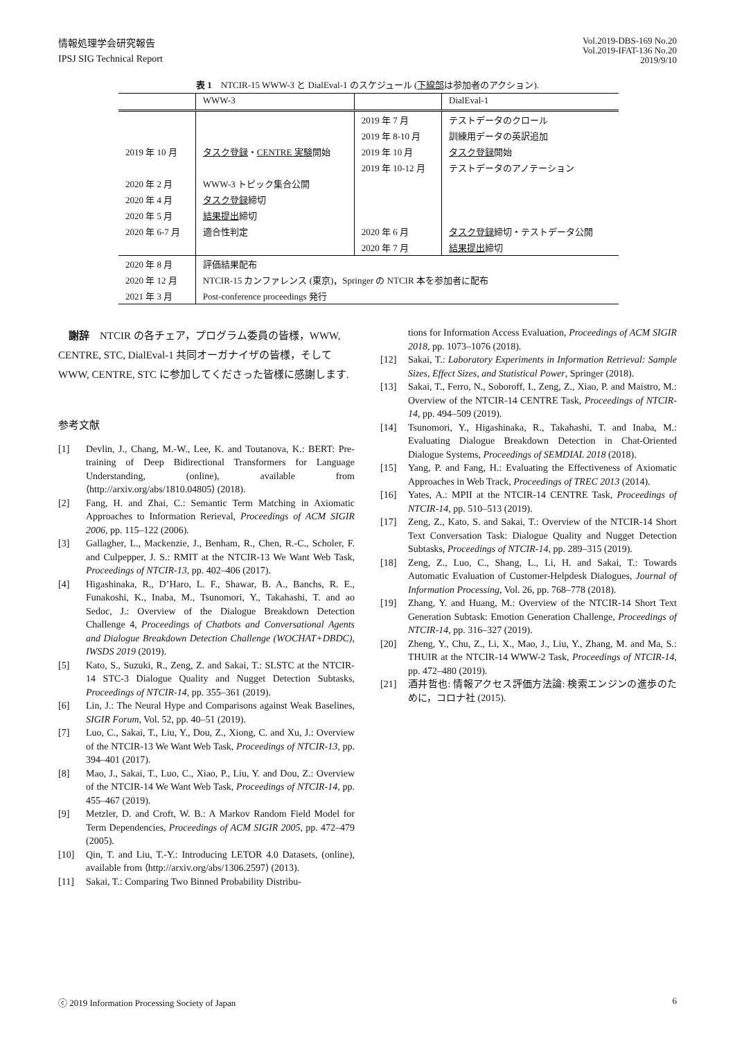情報処理学会研究報告
IPSJ SIG Technical Report
Vol.2019-DBS-169 No.20
Vol.2019-IFAT-136 No.20
2019/9/10
表 1　NTCIR-15 WWW-3 と DialEval-1 のスケジュール (下線部は参加者のアクション).
| | WWW-3 | | DialEval-1 |
| | | 2019 年 7 月 | テストデータのクロール |
| | | 2019 年 8-10 月 | 訓練用データの英訳追加 |
| 2019 年 10 月 | タスク登録 ・ CENTRE 実験 開始 | 2019 年 10 月 | タスク登録 開始 |
| | | 2019 年 10-12 月 | テストデータのアノテーション |
| 2020 年 2 月 | WWW-3 トピック集合公開 | | |
| 2020 年 4 月 | タスク登録 締切 | | |
| 2020 年 5 月 | 結果提出 締切 | | |
| 2020 年 6-7 月 | 適合性判定 | 2020 年 6 月 | タスク登録 締切・テストデータ公開 |
| | | 2020 年 7 月 | 結果提出 締切 |
| 2020 年 8 月 | 評価結果配布 | | |
| 2020 年 12 月 | NTCIR-15 カンファレンス (東京)，Springer の NTCIR 本を参加者に配布 | | |
| 2021 年 3 月 | Post-conference proceedings 発行 | | |
謝辞　NTCIR の各チェア，プログラム委員の皆様，WWW, CENTRE, STC, DialEval-1 共同オーガナイザの皆様，そして WWW, CENTRE, STC に参加してくださった皆様に感謝します.
参考文献
[1] Devlin, J., Chang, M.-W., Lee, K. and Toutanova, K.: BERT: Pre-training of Deep Bidirectional Transformers for Language Understanding, (online), available from ⟨http://arxiv.org/abs/1810.04805⟩ (2018).
[2] Fang, H. and Zhai, C.: Semantic Term Matching in Axiomatic Approaches to Information Rerieval, Proceedings of ACM SIGIR 2006, pp. 115–122 (2006).
[3] Gallagher, L., Mackenzie, J., Benham, R., Chen, R.-C., Scholer, F. and Culpepper, J. S.: RMIT at the NTCIR-13 We Want Web Task, Proceedings of NTCIR-13, pp. 402–406 (2017).
[4] Higashinaka, R., D’Haro, L. F., Shawar, B. A., Banchs, R. E., Funakoshi, K., Inaba, M., Tsunomori, Y., Takahashi, T. and ao Sedoc, J.: Overview of the Dialogue Breakdown Detection Challenge 4, Proceedings of Chatbots and Conversational Agents and Dialogue Breakdown Detection Challenge (WOCHAT+DBDC), IWSDS 2019 (2019).
[5] Kato, S., Suzuki, R., Zeng, Z. and Sakai, T.: SLSTC at the NTCIR-14 STC-3 Dialogue Quality and Nugget Detection Subtasks, Proceedings of NTCIR-14, pp. 355–361 (2019).
[6] Lin, J.: The Neural Hype and Comparisons against Weak Baselines, SIGIR Forum, Vol. 52, pp. 40–51 (2019).
[7] Luo, C., Sakai, T., Liu, Y., Dou, Z., Xiong, C. and Xu, J.: Overview of the NTCIR-13 We Want Web Task, Proceedings of NTCIR-13, pp. 394–401 (2017).
[8] Mao, J., Sakai, T., Luo, C., Xiao, P., Liu, Y. and Dou, Z.: Overview of the NTCIR-14 We Want Web Task, Proceedings of NTCIR-14, pp. 455–467 (2019).
[9] Metzler, D. and Croft, W. B.: A Markov Random Field Model for Term Dependencies, Proceedings of ACM SIGIR 2005, pp. 472–479 (2005).
[10] Qin, T. and Liu, T.-Y.: Introducing LETOR 4.0 Datasets, (online), available from ⟨http://arxiv.org/abs/1306.2597⟩ (2013).
[11] Sakai, T.: Comparing Two Binned Probability Distribu-
tions for Information Access Evaluation, Proceedings of ACM SIGIR 2018, pp. 1073–1076 (2018).
[12] Sakai, T.: Laboratory Experiments in Information Retrieval: Sample Sizes, Effect Sizes, and Statistical Power, Springer (2018).
[13] Sakai, T., Ferro, N., Soboroff, I., Zeng, Z., Xiao, P. and Maistro, M.: Overview of the NTCIR-14 CENTRE Task, Proceedings of NTCIR-14, pp. 494–509 (2019).
[14] Tsunomori, Y., Higashinaka, R., Takahashi, T. and Inaba, M.: Evaluating Dialogue Breakdown Detection in Chat-Oriented Dialogue Systems, Proceedings of SEMDIAL 2018 (2018).
[15] Yang, P. and Fang, H.: Evaluating the Effectiveness of Axiomatic Approaches in Web Track, Proceedings of TREC 2013 (2014).
[16] Yates, A.: MPII at the NTCIR-14 CENTRE Task, Proceedings of NTCIR-14, pp. 510–513 (2019).
[17] Zeng, Z., Kato, S. and Sakai, T.: Overview of the NTCIR-14 Short Text Conversation Task: Dialogue Quality and Nugget Detection Subtasks, Proceedings of NTCIR-14, pp. 289–315 (2019).
[18] Zeng, Z., Luo, C., Shang, L., Li, H. and Sakai, T.: Towards Automatic Evaluation of Customer-Helpdesk Dialogues, Journal of Information Processing, Vol. 26, pp. 768–778 (2018).
[19] Zhang, Y. and Huang, M.: Overview of the NTCIR-14 Short Text Generation Subtask: Emotion Generation Challenge, Proceedings of NTCIR-14, pp. 316–327 (2019).
[20] Zheng, Y., Chu, Z., Li, X., Mao, J., Liu, Y., Zhang, M. and Ma, S.: THUIR at the NTCIR-14 WWW-2 Task, Proceedings of NTCIR-14, pp. 472–480 (2019).
[21] 酒井哲也: 情報アクセス評価方法論: 検索エンジンの進歩のために，コロナ社 (2015).
ⓒ 2019 Information Processing Society of Japan 6